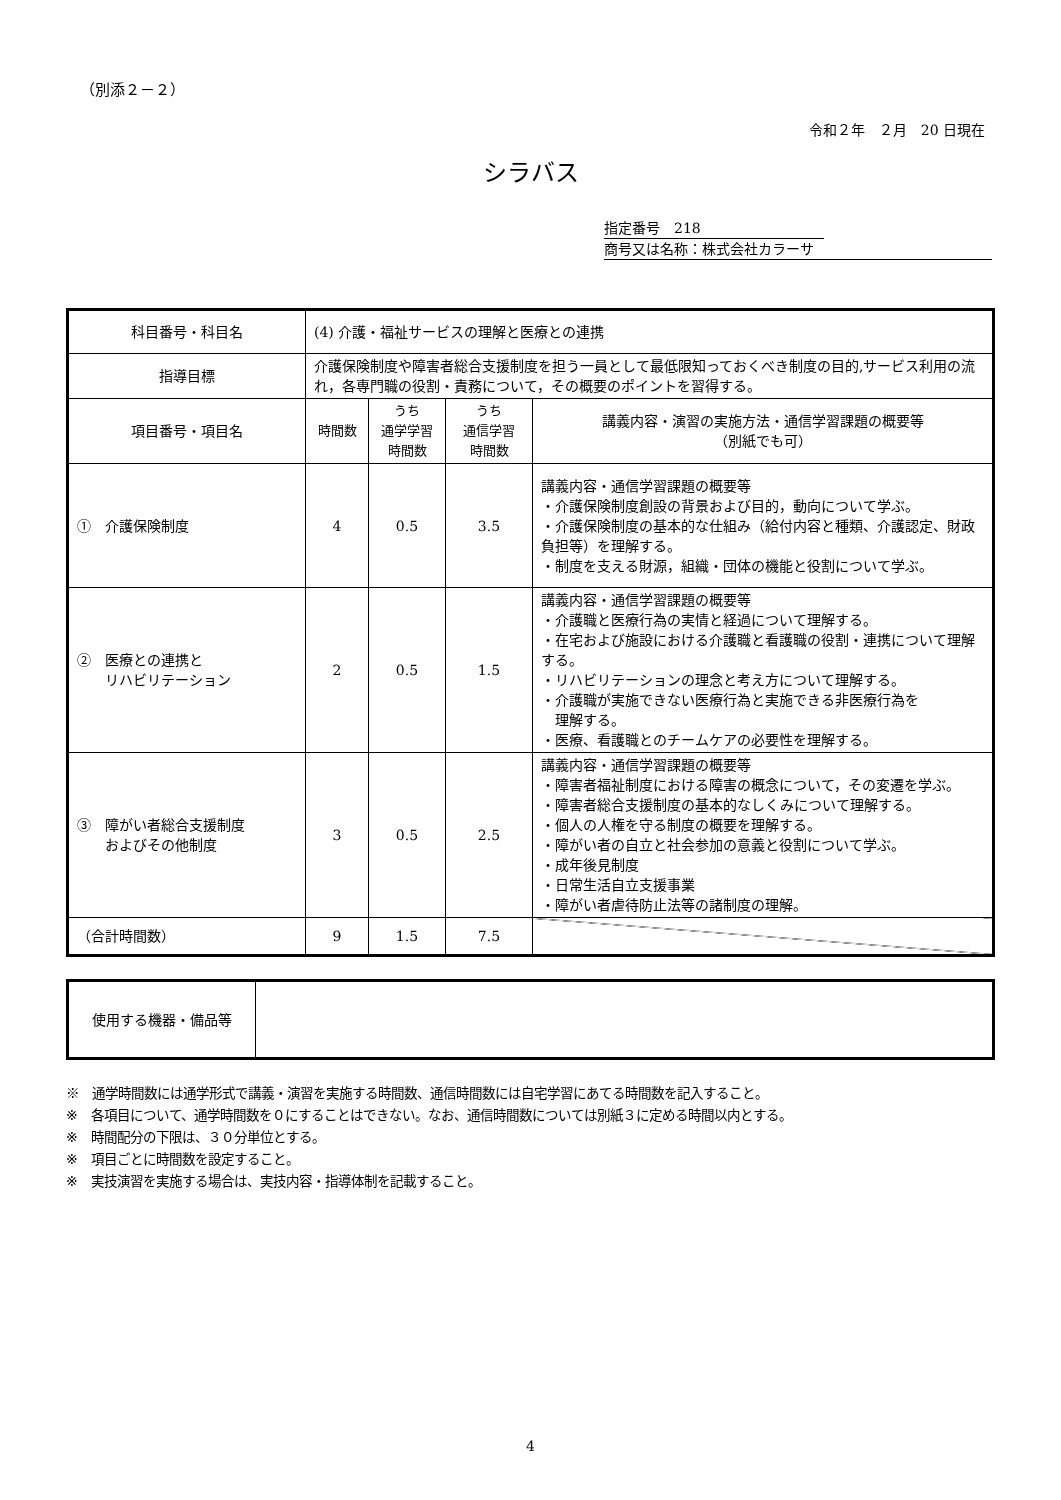（別添２－２）
令和２年　２月　20 日現在
シラバス
指定番号　218
商号又は名称：株式会社カラーサ
| 科目番号・科目名 | (4) 介護・福祉サービスの理解と医療との連携 | | | |
| 指導目標 | 介護保険制度や障害者総合支援制度を担う一員として最低限知っておくべき制度の目的,サービス利用の流れ，各専門職の役割・責務について，その概要のポイントを習得する。 | | | |
| 項目番号・項目名 | 時間数 | うち 通学学習 時間数 | うち 通信学習 時間数 | 講義内容・演習の実施方法・通信学習課題の概要等 （別紙でも可） |
| ① 介護保険制度 | 4 | 0.5 | 3.5 | 講義内容・通信学習課題の概要等 ・介護保険制度創設の背景および目的，動向について学ぶ。 ・介護保険制度の基本的な仕組み（給付内容と種類、介護認定、財政負担等）を理解する。 ・制度を支える財源，組織・団体の機能と役割について学ぶ。 |
| ② 医療との連携と リハビリテーション | 2 | 0.5 | 1.5 | 講義内容・通信学習課題の概要等 ・介護職と医療行為の実情と経過について理解する。 ・在宅および施設における介護職と看護職の役割・連携について理解する。 ・リハビリテーションの理念と考え方について理解する。 ・介護職が実施できない医療行為と実施できる非医療行為を 理解する。 ・医療、看護職とのチームケアの必要性を理解する。 |
| ③ 障がい者総合支援制度 およびその他制度 | 3 | 0.5 | 2.5 | 講義内容・通信学習課題の概要等 ・障害者福祉制度における障害の概念について，その変遷を学ぶ。 ・障害者総合支援制度の基本的なしくみについて理解する。 ・個人の人権を守る制度の概要を理解する。 ・障がい者の自立と社会参加の意義と役割について学ぶ。 ・成年後見制度 ・日常生活自立支援事業 ・障がい者虐待防止法等の諸制度の理解。 |
| （合計時間数） | 9 | 1.5 | 7.5 | |
| 使用する機器・備品等 | |
※　通学時間数には通学形式で講義・演習を実施する時間数、通信時間数には自宅学習にあてる時間数を記入すること。
※　各項目について、通学時間数を０にすることはできない。なお、通信時間数については別紙３に定める時間以内とする。
※　時間配分の下限は、３０分単位とする。
※　項目ごとに時間数を設定すること。
※　実技演習を実施する場合は、実技内容・指導体制を記載すること。
4